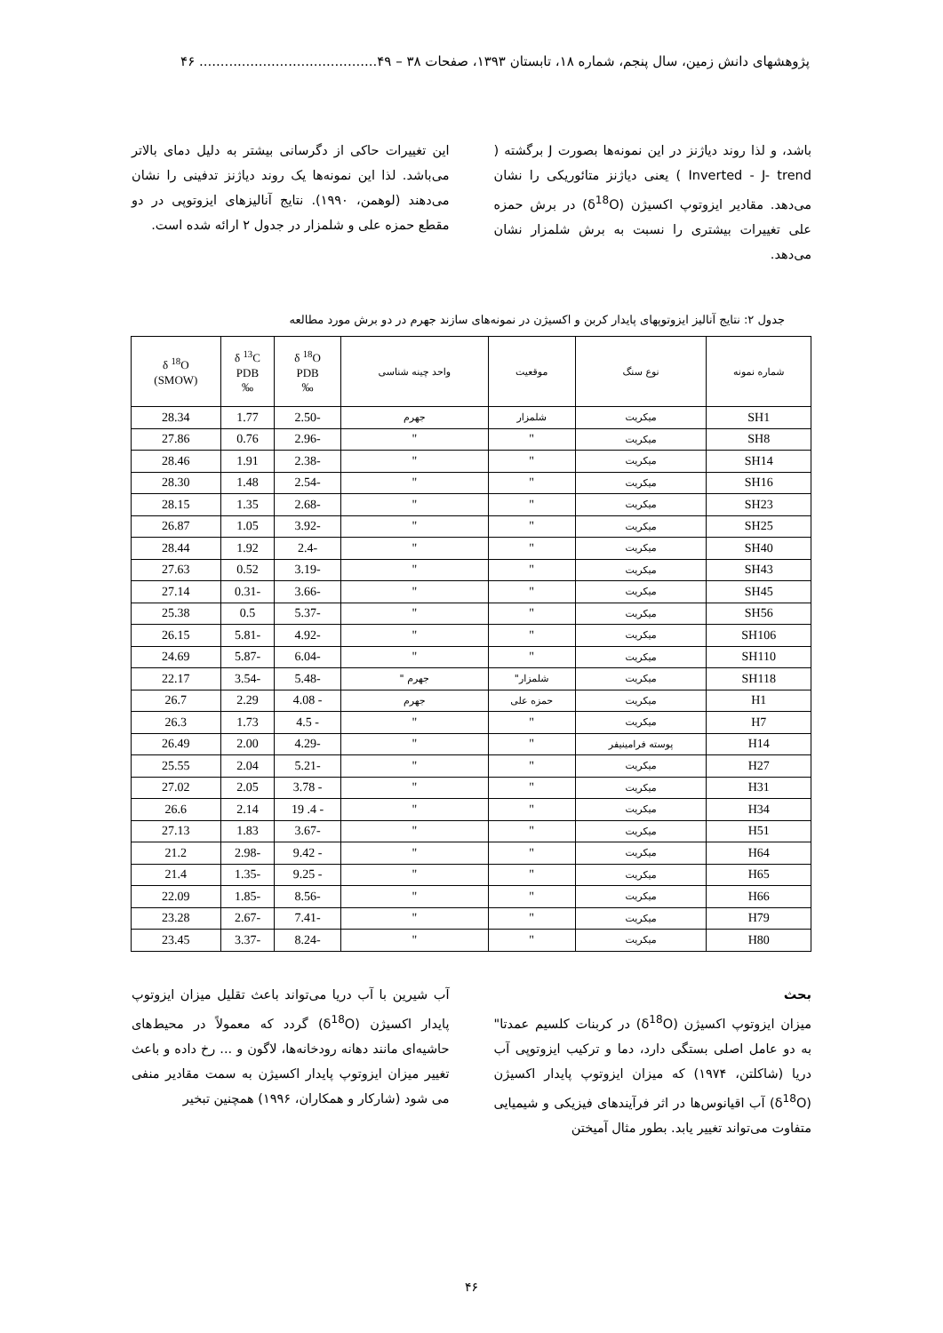پژوهشهای دانش زمین، سال پنجم، شماره ۱۸، تابستان ۱۳۹۳، صفحات ۳۸ – ۴۹.......................................... ۴۶
باشد، و لذا روند دیاژنز در این نمونه‌ها بصورت J برگشته ( Inverted - J- trend ) یعنی دیاژنز متائوریکی را نشان می‌دهد. مقادیر ایزوتوپ اکسیژن (δ<sup>18</sup>O) در برش حمزه علی تغییرات بیشتری را نسبت به برش شلمزار نشان می‌دهد.
این تغییرات حاکی از دگرسانی بیشتر به دلیل دمای بالاتر می‌باشد. لذا این نمونه‌ها یک روند دیاژنز تدفینی را نشان می‌دهند (لوهمن، ۱۹۹۰). نتایج آنالیزهای ایزوتوپی در دو مقطع حمزه علی و شلمزار در جدول ۲ ارائه شده است.
جدول ۲: نتایج آنالیز ایزوتوپهای پایدار کربن و اکسیژن در نمونه‌های سازند جهرم در دو برش مورد مطالعه
| شماره نمونه | نوع سنگ | موقعیت | واحد چینه شناسی | δ <sup>18</sup>O PDB ‰ | δ <sup>13</sup>C PDB ‰ | δ <sup>18</sup>O (SMOW) |
| --- | --- | --- | --- | --- | --- | --- |
| SH1 | میکریت | شلمزار | جهرم | -2.50 | 1.77 | 28.34 |
| SH8 | میکریت | " | " | -2.96 | 0.76 | 27.86 |
| SH14 | میکریت | " | " | -2.38 | 1.91 | 28.46 |
| SH16 | میکریت | " | " | -2.54 | 1.48 | 28.30 |
| SH23 | میکریت | " | " | -2.68 | 1.35 | 28.15 |
| SH25 | میکریت | " | " | -3.92 | 1.05 | 26.87 |
| SH40 | میکریت | " | " | -2.4 | 1.92 | 28.44 |
| SH43 | میکریت | " | " | -3.19 | 0.52 | 27.63 |
| SH45 | میکریت | " | " | -3.66 | -0.31 | 27.14 |
| SH56 | میکریت | " | " | -5.37 | 0.5 | 25.38 |
| SH106 | میکریت | " | " | -4.92 | -5.81 | 26.15 |
| SH110 | میکریت | " | " | -6.04 | -5.87 | 24.69 |
| SH118 | میکریت | شلمزار" | جهرم " | -5.48 | -3.54 | 22.17 |
| H1 | میکریت | حمزه علی | جهرم | - 4.08 | 2.29 | 26.7 |
| H7 | میکریت | " | " | - 4.5 | 1.73 | 26.3 |
| H14 | پوسته فرامینیفر | " | " | -4.29 | 2.00 | 26.49 |
| H27 | میکریت | " | " | -5.21 | 2.04 | 25.55 |
| H31 | میکریت | " | " | - 3.78 | 2.05 | 27.02 |
| H34 | میکریت | " | " | - 4. 19 | 2.14 | 26.6 |
| H51 | میکریت | " | " | -3.67 | 1.83 | 27.13 |
| H64 | میکریت | " | " | - 9.42 | -2.98 | 21.2 |
| H65 | میکریت | " | " | - 9.25 | -1.35 | 21.4 |
| H66 | میکریت | " | " | -8.56 | -1.85 | 22.09 |
| H79 | میکریت | " | " | -7.41 | -2.67 | 23.28 |
| H80 | میکریت | " | " | -8.24 | -3.37 | 23.45 |
بحث
میزان ایزوتوپ اکسیژن (δ<sup>18</sup>O) در کربنات کلسیم عمدتا" به دو عامل اصلی بستگی دارد، دما و ترکیب ایزوتوپی آب دریا (شاکلتن، ۱۹۷۴) که میزان ایزوتوپ پایدار اکسیژن (δ<sup>18</sup>O) آب اقیانوس‌ها در اثر فرآیندهای فیزیکی و شیمیایی متفاوت می‌تواند تغییر یابد. بطور مثال آمیختن
آب شیرین با آب دریا می‌تواند باعث تقلیل میزان ایزوتوپ پایدار اکسیژن (δ<sup>18</sup>O) گردد که معمولاً در محیط‌های حاشیه‌ای مانند دهانه رودخانه‌ها، لاگون و ... رخ داده و باعث تغییر میزان ایزوتوپ پایدار اکسیژن به سمت مقادیر منفی می شود (شارکار و همکاران، ۱۹۹۶) همچنین تبخیر
۴۶